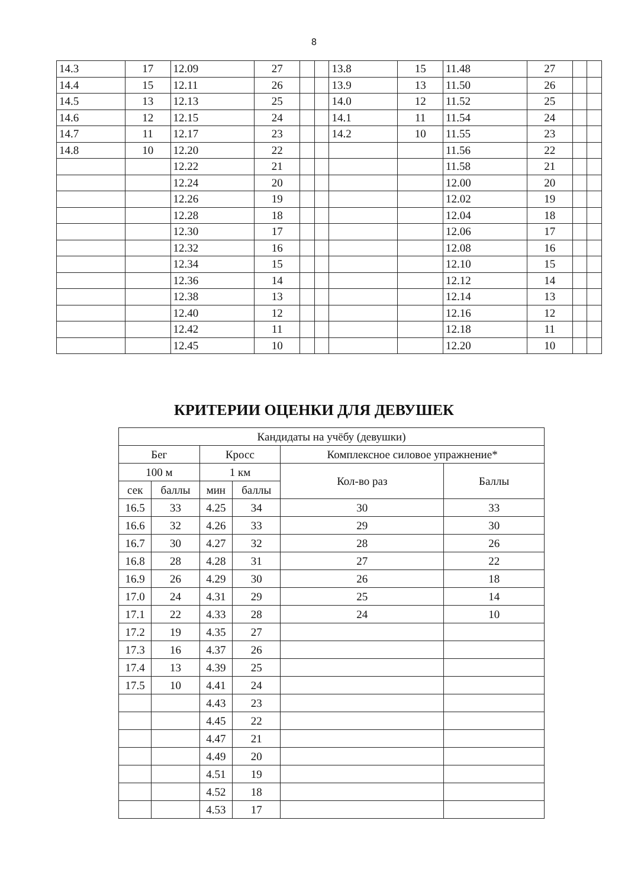8
| 14.3 | 17 | 12.09 | 27 | | | 13.8 | 15 | 11.48 | 27 | | |
| 14.4 | 15 | 12.11 | 26 | | | 13.9 | 13 | 11.50 | 26 | | |
| 14.5 | 13 | 12.13 | 25 | | | 14.0 | 12 | 11.52 | 25 | | |
| 14.6 | 12 | 12.15 | 24 | | | 14.1 | 11 | 11.54 | 24 | | |
| 14.7 | 11 | 12.17 | 23 | | | 14.2 | 10 | 11.55 | 23 | | |
| 14.8 | 10 | 12.20 | 22 | | | | | 11.56 | 22 | | |
| | | 12.22 | 21 | | | | | 11.58 | 21 | | |
| | | 12.24 | 20 | | | | | 12.00 | 20 | | |
| | | 12.26 | 19 | | | | | 12.02 | 19 | | |
| | | 12.28 | 18 | | | | | 12.04 | 18 | | |
| | | 12.30 | 17 | | | | | 12.06 | 17 | | |
| | | 12.32 | 16 | | | | | 12.08 | 16 | | |
| | | 12.34 | 15 | | | | | 12.10 | 15 | | |
| | | 12.36 | 14 | | | | | 12.12 | 14 | | |
| | | 12.38 | 13 | | | | | 12.14 | 13 | | |
| | | 12.40 | 12 | | | | | 12.16 | 12 | | |
| | | 12.42 | 11 | | | | | 12.18 | 11 | | |
| | | 12.45 | 10 | | | | | 12.20 | 10 | | |
КРИТЕРИИ ОЦЕНКИ ДЛЯ ДЕВУШЕК
| Кандидаты на учёбу (девушки) | | | | | |
| --- | --- | --- | --- | --- | --- |
| Бег | | Кросс | | Комплексное силовое упражнение* | |
| 100 м | | 1 км | | Кол-во раз | Баллы |
| сек | баллы | мин | баллы | | |
| 16.5 | 33 | 4.25 | 34 | 30 | 33 |
| 16.6 | 32 | 4.26 | 33 | 29 | 30 |
| 16.7 | 30 | 4.27 | 32 | 28 | 26 |
| 16.8 | 28 | 4.28 | 31 | 27 | 22 |
| 16.9 | 26 | 4.29 | 30 | 26 | 18 |
| 17.0 | 24 | 4.31 | 29 | 25 | 14 |
| 17.1 | 22 | 4.33 | 28 | 24 | 10 |
| 17.2 | 19 | 4.35 | 27 | | |
| 17.3 | 16 | 4.37 | 26 | | |
| 17.4 | 13 | 4.39 | 25 | | |
| 17.5 | 10 | 4.41 | 24 | | |
| | | 4.43 | 23 | | |
| | | 4.45 | 22 | | |
| | | 4.47 | 21 | | |
| | | 4.49 | 20 | | |
| | | 4.51 | 19 | | |
| | | 4.52 | 18 | | |
| | | 4.53 | 17 | | |